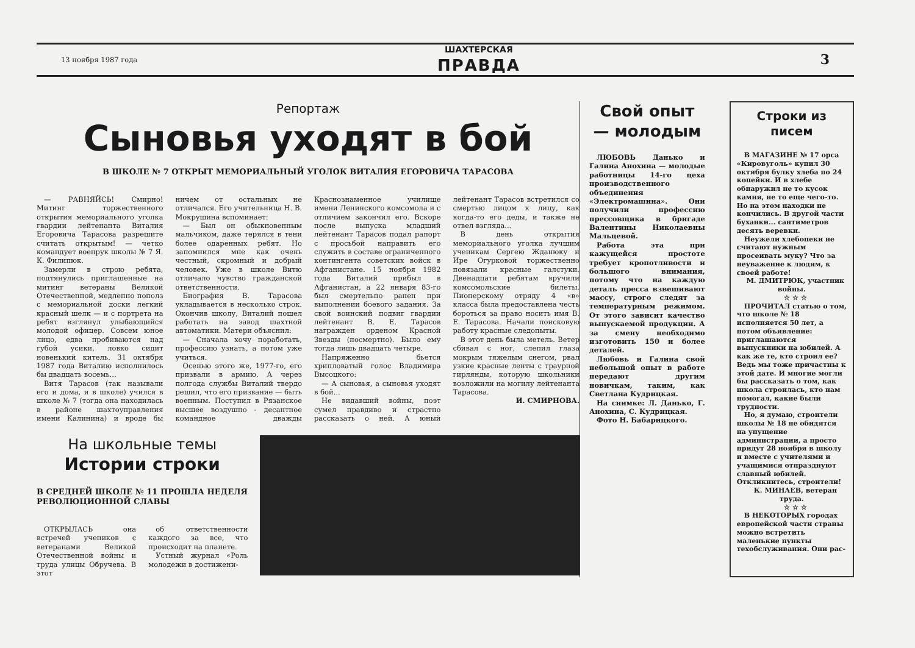13 ноября 1987 года
ШАХТЕРСКАЯ
ПРАВДА
3
Репортаж
Сыновья уходят в бой
В ШКОЛЕ № 7 ОТКРЫТ МЕМОРИАЛЬНЫЙ УГОЛОК ВИТАЛИЯ ЕГОРОВИЧА ТАРАСОВА
— РАВНЯЙСЬ! Смирно! Митинг торжественного открытия мемориального уголка гвардии лейтенанта Виталия Егоровича Тарасова разрешите считать открытым! — четко командует военрук школы № 7 Я. К. Филипюк.
Замерли в строю ребята, подтянулись приглашенные на митинг ветераны Великой Отечественной, медленно пополз с мемориальной доски легкий красный шелк — и с портрета на ребят взглянул улыбающийся молодой офицер. Совсем юное лицо, едва пробиваются над губой усики, ловко сидит новенький китель. 31 октября 1987 года Виталию исполнилось бы двадцать восемь...
Витя Тарасов (так называли его и дома, и в школе) учился в школе № 7 (тогда она находилась в районе шахтоуправления имени Калинина) и вроде бы ничем от остальных не отличался. Его учительница Н. В. Мокрушина вспоминает:
— Был он обыкновенным мальчиком, даже терялся в тени более одаренных ребят. Но запомнился мне как очень честный, скромный и добрый человек. Уже в школе Витю отличало чувство гражданской ответственности.
Биография В. Тарасова укладывается в несколько строк. Окончив школу, Виталий пошел работать на завод шахтной автоматики. Матери объяснил:
— Сначала хочу поработать, профессию узнать, а потом уже учиться.
Осенью этого же, 1977-го, его призвали в армию. А через полгода службы Виталий твердо решил, что его призвание — быть военным. Поступил в Рязанское высшее воздушно - десантное командное дважды Краснознаменное училище имени Ленинского комсомола и с отличием закончил его. Вскоре после выпуска младший лейтенант Тарасов подал рапорт с просьбой направить его служить в составе ограниченного контингента советских войск в Афганистане. 15 ноября 1982 года Виталий прибыл в Афганистан, а 22 января 83-го был смертельно ранен при выполнении боевого задания. За свой воинский подвиг гвардии лейтенант В. Е. Тарасов награжден орденом Красной Звезды (посмертно). Было ему тогда лишь двадцать четыре.
Напряженно бьется хрипловатый голос Владимира Высоцкого:
— А сыновья, а сыновья уходят в бой...
Не видавший войны, поэт сумел правдиво и страстно рассказать о ней. А юный лейтенант Тарасов встретился со смертью лицом к лицу, как когда-то его деды, и также не отвел взгляда...
В день открытия мемориального уголка лучшим ученикам Сергею Жданюку и Ире Огурковой торжественно повязали красные галстуки. Двенадцати ребятам вручили комсомольские билеты. Пионерскому отряду 4 «в» класса была предоставлена честь бороться за право носить имя В. Е. Тарасова. Начали поисковую работу красные следопыты.
В этот день была метель. Ветер сбивал с ног, слепил глаза мокрым тяжелым снегом, рвал узкие красные ленты с траурной гирлянды, которую школьники возложили на могилу лейтенанта Тарасова.
И. СМИРНОВА.
На школьные темы
Истории строки
В СРЕДНЕЙ ШКОЛЕ № 11 ПРОШЛА НЕДЕЛЯ РЕВОЛЮЦИОННОЙ СЛАВЫ
ОТКРЫЛАСЬ она встречей учеников с ветеранами Великой Отечественной войны и труда улицы Обручева. В этот
об ответственности каждого за все, что происходит на планете.
Устный журнал «Роль молодежи в достижени-
Свой опыт — молодым
ЛЮБОВЬ Данько и Галина Анохина — молодые работницы 14-го цеха производственного объединения «Электромашина». Они получили профессию прессовщика в бригаде Валентины Николаевны Мальцевой.
Работа эта при кажущейся простоте требует кропотливости и большого внимания, потому что на каждую деталь пресса взвешивают массу, строго следят за температурным режимом. От этого зависит качество выпускаемой продукции. А за смену необходимо изготовить 150 и более деталей.
Любовь и Галина свой небольшой опыт в работе передают другим новичкам, таким, как Светлана Кудрицкая.
На снимке: Л. Данько, Г. Анохина, С. Кудрицкая.
Фото Н. Бабарицкого.
Строки из писем
В МАГАЗИНЕ № 17 орса «Кировуголь» купил 30 октября булку хлеба по 24 копейки. И в хлебе обнаружил не то кусок камня, не то еще чего-то. Но на этом находки не кончились. В другой части буханки... сантиметров десять веревки.
Неужели хлебопеки не считают нужным просеивать муку? Что за неуважение к людям, к своей работе!
М. ДМИТРЮК, участник войны.
☆ ☆ ☆
ПРОЧИТАЛ статью о том, что школе № 18 исполняется 50 лет, а потом объявление: приглашаются выпускники на юбилей. А как же те, кто строил ее? Ведь мы тоже причастны к этой дате. И многие могли бы рассказать о том, как школа строилась, кто нам помогал, какие были трудности.
Но, я думаю, строители школы № 18 не обидятся на упущение администрации, а просто придут 28 ноября в школу и вместе с учителями и учащимися отпразднуют славный юбилей. Откликнитесь, строители!
К. МИНАЕВ, ветеран труда.
☆ ☆ ☆
В НЕКОТОРЫХ городах европейской части страны можно встретить маленькие пункты техобслуживания. Они рас-